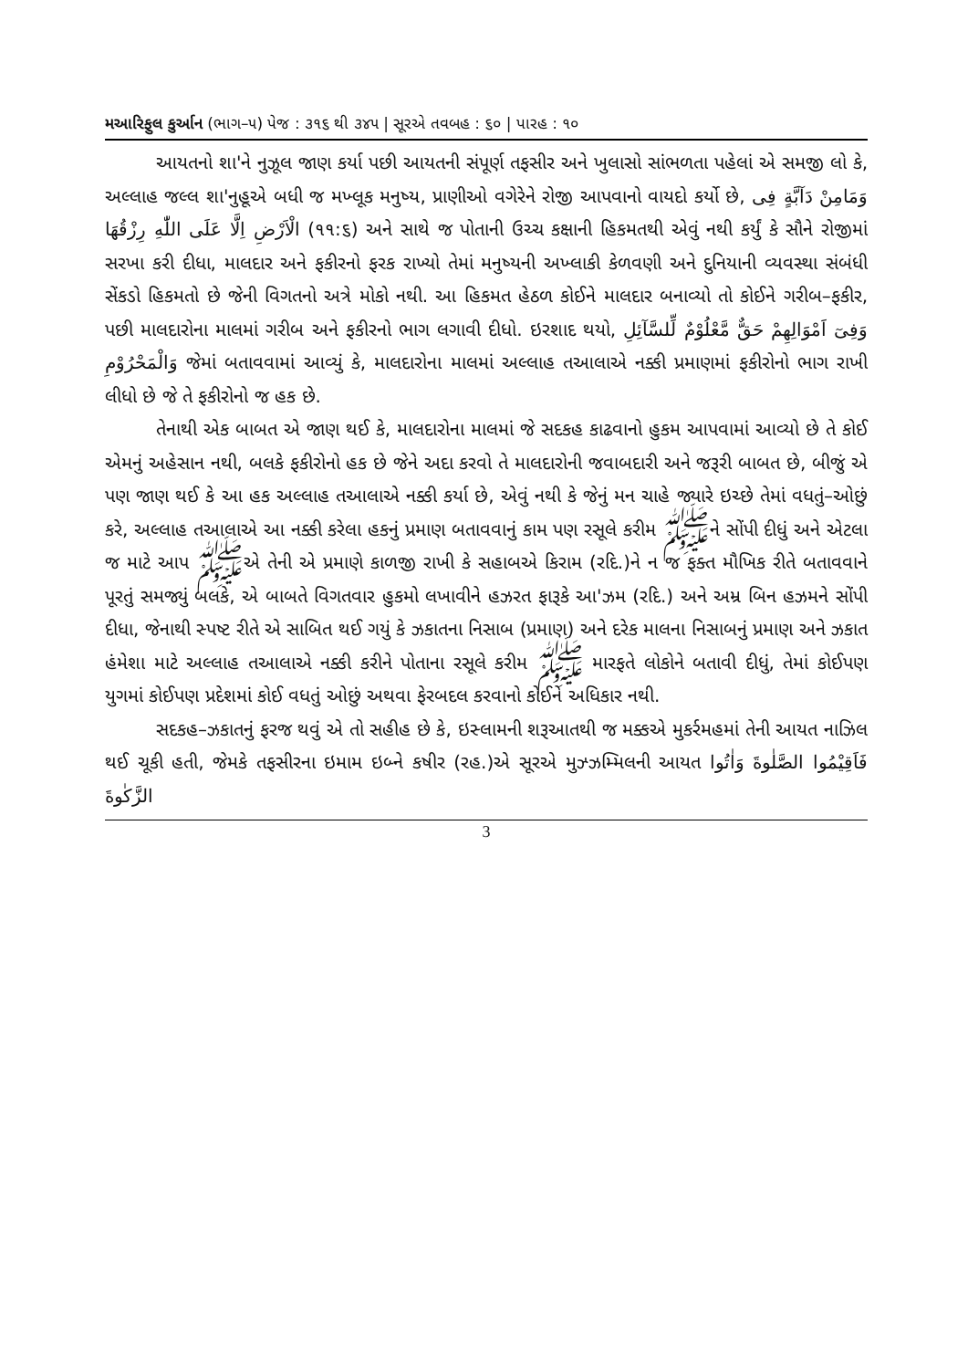મઆરિફુલ કુર્આન (ભાગ–૫) પેજ : ૩૧૬ થી ૩૪૫ | સૂરએ તવબહ : ૬૦ | પારહ : ૧૦
આયતનો શા'ને નુઝૂલ જાણ કર્યા પછી આયતની સંપૂર્ણ તફસીર અને ખુલાસો સાંભળતા પહેલાં એ સમજી લો કે, અલ્લાહ જલ્લ શા'નુહૂએ બધી જ મખ્લૂક મનુષ્ય, પ્રાણીઓ વગેરેને રોજી આપવાનો વાયદો કર્યો છે, وَمَامِنْ دَآبَّةٍ فِى الْاَرْضِ اِلَّا عَلَى اللّٰهِ رِزْقُهَا (૧૧:૬) અને સાથે જ પોતાની ઉચ્ચ કક્ષાની હિકમતથી એવું નથી કર્યું કે સૌને રોજીમાં સરખા કરી દીધા, માલદાર અને ફકીરનો ફરક રાખ્યો તેમાં મનુષ્યની અખ્લાકી કેળવણી અને દુનિયાની વ્યવસ્થા સંબંધી સેંકડો હિકમતો છે જેની વિગતનો અત્રે મોકો નથી. આ હિકમત હેઠળ કોઈને માલદાર બનાવ્યો તો કોઈને ગરીબ–ફકીર, પછી માલદારોના માલમાં ગરીબ અને ફકીરનો ભાગ લગાવી દીધો. ઇરશાદ થયો, وَفِىٓ اَمْوَالِهِمْ حَقٌّ مَّعْلُوْمٌ لِّلسَّآئِلِ وَالْمَحْرُوْمِ જેમાં બતાવવામાં આવ્યું કે, માલદારોના માલમાં અલ્લાહ તઆલાએ નક્કી પ્રમાણમાં ફકીરોનો ભાગ રાખી લીધો છે જે તે ફકીરોનો જ હક છે.
તેનાથી એક બાબત એ જાણ થઈ કે, માલદારોના માલમાં જે સદકહ કાઢવાનો હુકમ આપવામાં આવ્યો છે તે કોઈ એમનું અહેસાન નથી, બલકે ફકીરોનો હક છે જેને અદા કરવો તે માલદારોની જવાબદારી અને જરૂરી બાબત છે, બીજું એ પણ જાણ થઈ કે આ હક અલ્લાહ તઆલાએ નક્કી કર્યા છે, એવું નથી કે જેનું મન ચાહે જ્યારે ઇચ્છે તેમાં વધતું–ઓછું કરે, અલ્લાહ તઆલાએ આ નક્કી કરેલા હકનું પ્રમાણ બતાવવાનું કામ પણ રસૂલે કરીમ ﷺને સોંપી દીધું અને એટલા જ માટે આપ ﷺએ તેની એ પ્રમાણે કાળજી રાખી કે સહાબએ કિરામ (રદિ.)ને ન જ ફક્ત મૌખિક રીતે બતાવવાને પૂરતું સમજ્યું બલકે, એ બાબતે વિગતવાર હુકમો લખાવીને હઝરત ફારૂકે આ'ઝમ (રદિ.) અને અમ્ર બિન હઝમને સોંપી દીધા, જેનાથી સ્પષ્ટ રીતે એ સાબિત થઈ ગયું કે ઝકાતના નિસાબ (પ્રમાણ) અને દરેક માલના નિસાબનું પ્રમાણ અને ઝકાત હંમેશા માટે અલ્લાહ તઆલાએ નક્કી કરીને પોતાના રસૂલે કરીમ ﷺ મારફતે લોકોને બતાવી દીધું, તેમાં કોઈપણ યુગમાં કોઈપણ પ્રદેશમાં કોઈ વધતું ઓછું અથવા ફેરબદલ કરવાનો કોઈને અધિકાર નથી.
સદકહ–ઝકાતનું ફરજ થવું એ તો સહીહ છે કે, ઇસ્લામની શરૂઆતથી જ મક્કએ મુકર્રમહમાં તેની આયત નાઝિલ થઈ ચૂકી હતી, જેમકે તફસીરના ઇમામ ઇબ્ને કષીર (રહ.)એ સૂરએ મુઝ્ઝમ્મિલની આયત فَاَقِيْمُوا الصَّلٰوةَ وَاٰتُوا الزَّكٰوةَ
3